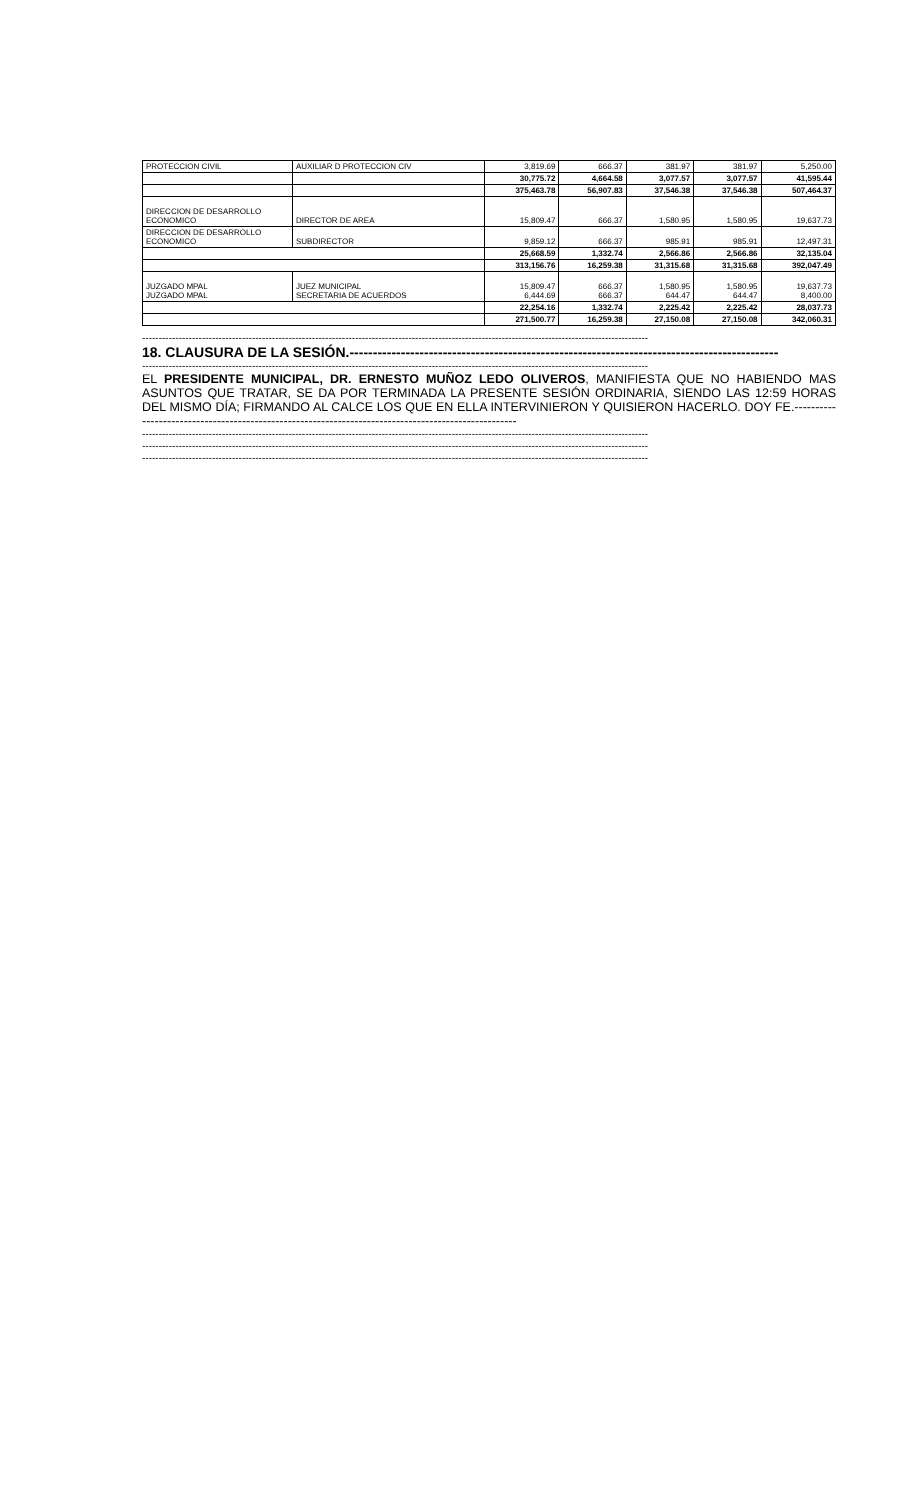| PROTECCION CIVIL | AUXILIAR D PROTECCION CIV | 3,819.69 | 666.37 | 381.97 | 381.97 | 5,250.00 |
| | | 30,775.72 | 4,664.58 | 3,077.57 | 3,077.57 | 41,595.44 |
| | | 375,463.78 | 56,907.83 | 37,546.38 | 37,546.38 | 507,464.37 |
| DIRECCION DE DESARROLLO ECONOMICO | DIRECTOR DE AREA | 15,809.47 | 666.37 | 1,580.95 | 1,580.95 | 19,637.73 |
| DIRECCION DE DESARROLLO ECONOMICO | SUBDIRECTOR | 9,859.12 | 666.37 | 985.91 | 985.91 | 12,497.31 |
| | | 25,668.59 | 1,332.74 | 2,566.86 | 2,566.86 | 32,135.04 |
| | | 313,156.76 | 16,259.38 | 31,315.68 | 31,315.68 | 392,047.49 |
| JUZGADO MPAL JUZGADO MPAL | JUEZ MUNICIPAL SECRETARIA DE ACUERDOS | 15,809.47 6,444.69 | 666.37 666.37 | 1,580.95 644.47 | 1,580.95 644.47 | 19,637.73 8,400.00 |
| | | 22,254.16 | 1,332.74 | 2,225.42 | 2,225.42 | 28,037.73 |
| | | 271,500.77 | 16,259.38 | 27,150.08 | 27,150.08 | 342,060.31 |
--------------------------------------------------------------------------------------------------------------------------------------------------------
18. CLAUSURA DE LA SESIÓN.--------------------------------------------------------------------------------------------
--------------------------------------------------------------------------------------------------------------------------------------------------------
EL PRESIDENTE MUNICIPAL, DR. ERNESTO MUÑOZ LEDO OLIVEROS, MANIFIESTA QUE NO HABIENDO MAS ASUNTOS QUE TRATAR, SE DA POR TERMINADA LA PRESENTE SESIÓN ORDINARIA, SIENDO LAS 12:59 HORAS DEL MISMO DÍA; FIRMANDO AL CALCE LOS QUE EN ELLA INTERVINIERON Y QUISIERON HACERLO. DOY FE.----------------------------------------------------------------------------------------------------
--------------------------------------------------------------------------------------------------------------------------------------------------------
--------------------------------------------------------------------------------------------------------------------------------------------------------
--------------------------------------------------------------------------------------------------------------------------------------------------------